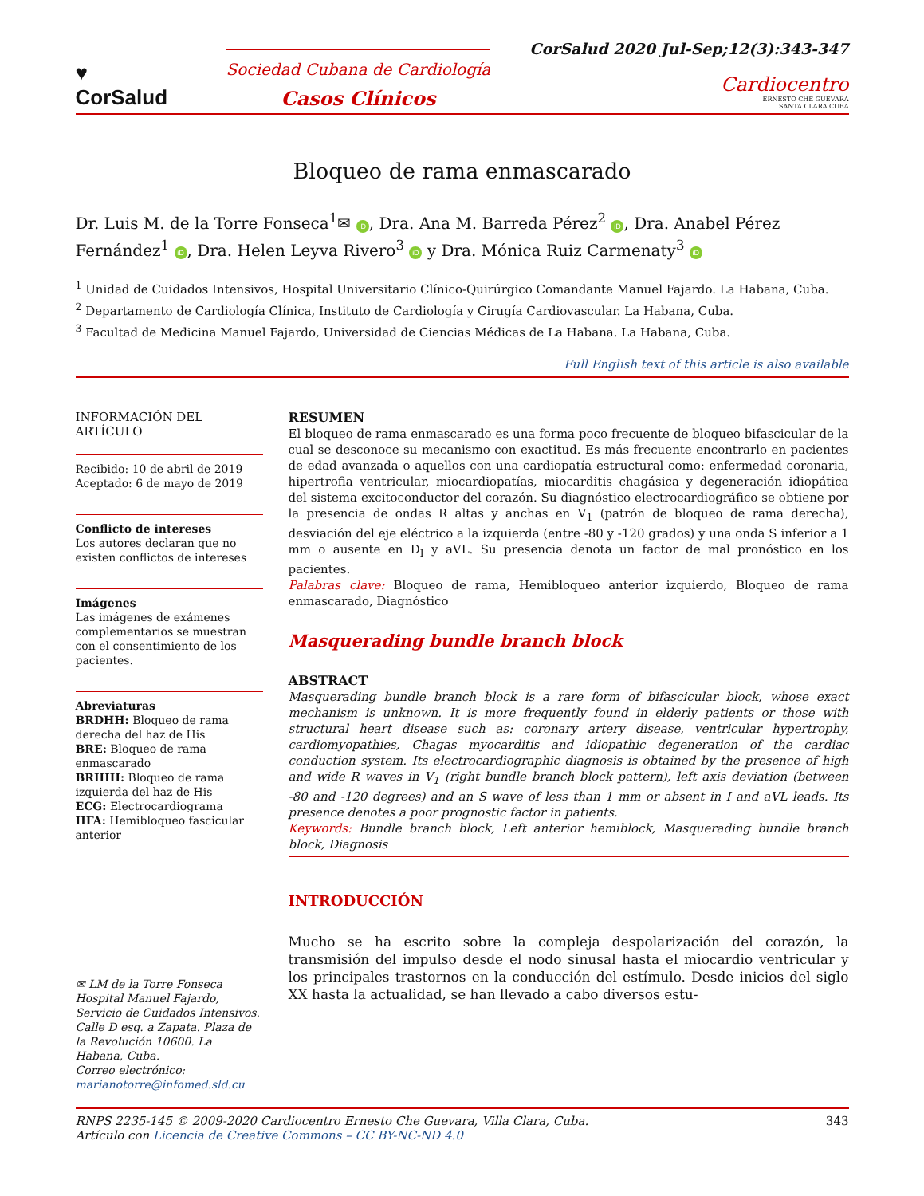♥
CorSalud
Sociedad Cubana de Cardiología
Casos Clínicos
CorSalud 2020 Jul-Sep;12(3):343-347
Cardiocentro
ERNESTO CHE GUEVARA
SANTA CLARA CUBA
Bloqueo de rama enmascarado
Dr. Luis M. de la Torre Fonseca<sup>1</sup>✉ iD, Dra. Ana M. Barreda Pérez<sup>2</sup> iD, Dra. Anabel Pérez Fernández<sup>1</sup> iD, Dra. Helen Leyva Rivero<sup>3</sup> iD y Dra. Mónica Ruiz Carmenaty<sup>3</sup> iD
<sup>1</sup> Unidad de Cuidados Intensivos, Hospital Universitario Clínico-Quirúrgico Comandante Manuel Fajardo. La Habana, Cuba.
<sup>2</sup> Departamento de Cardiología Clínica, Instituto de Cardiología y Cirugía Cardiovascular. La Habana, Cuba.
<sup>3</sup> Facultad de Medicina Manuel Fajardo, Universidad de Ciencias Médicas de La Habana. La Habana, Cuba.
Full English text of this article is also available
INFORMACIÓN DEL ARTÍCULO
Recibido: 10 de abril de 2019
Aceptado: 6 de mayo de 2019
Conflicto de intereses
Los autores declaran que no existen conflictos de intereses
Imágenes
Las imágenes de exámenes complementarios se muestran con el consentimiento de los pacientes.
Abreviaturas
BRDHH: Bloqueo de rama derecha del haz de His
BRE: Bloqueo de rama enmascarado
BRIHH: Bloqueo de rama izquierda del haz de His
ECG: Electrocardiograma
HFA: Hemibloqueo fascicular anterior
✉ LM de la Torre Fonseca
Hospital Manuel Fajardo, Servicio de Cuidados Intensivos.
Calle D esq. a Zapata. Plaza de la Revolución 10600. La Habana, Cuba.
Correo electrónico:
marianotorre@infomed.sld.cu
RESUMEN
El bloqueo de rama enmascarado es una forma poco frecuente de bloqueo bifascicular de la cual se desconoce su mecanismo con exactitud. Es más frecuente encontrarlo en pacientes de edad avanzada o aquellos con una cardiopatía estructural como: enfermedad coronaria, hipertrofia ventricular, miocardiopatías, miocarditis chagásica y degeneración idiopática del sistema excitoconductor del corazón. Su diagnóstico electrocardiográfico se obtiene por la presencia de ondas R altas y anchas en V<sub>1</sub> (patrón de bloqueo de rama derecha), desviación del eje eléctrico a la izquierda (entre -80 y -120 grados) y una onda S inferior a 1 mm o ausente en D<sub>I</sub> y aVL. Su presencia denota un factor de mal pronóstico en los pacientes.
Palabras clave: Bloqueo de rama, Hemibloqueo anterior izquierdo, Bloqueo de rama enmascarado, Diagnóstico
Masquerading bundle branch block
ABSTRACT
Masquerading bundle branch block is a rare form of bifascicular block, whose exact mechanism is unknown. It is more frequently found in elderly patients or those with structural heart disease such as: coronary artery disease, ventricular hypertrophy, cardiomyopathies, Chagas myocarditis and idiopathic degeneration of the cardiac conduction system. Its electrocardiographic diagnosis is obtained by the presence of high and wide R waves in V<sub>1</sub> (right bundle branch block pattern), left axis deviation (between -80 and -120 degrees) and an S wave of less than 1 mm or absent in I and aVL leads. Its presence denotes a poor prognostic factor in patients.
Keywords: Bundle branch block, Left anterior hemiblock, Masquerading bundle branch block, Diagnosis
INTRODUCCIÓN
Mucho se ha escrito sobre la compleja despolarización del corazón, la transmisión del impulso desde el nodo sinusal hasta el miocardio ventricular y los principales trastornos en la conducción del estímulo. Desde inicios del siglo XX hasta la actualidad, se han llevado a cabo diversos estu-
RNPS 2235-145 © 2009-2020 Cardiocentro Ernesto Che Guevara, Villa Clara, Cuba.
Artículo con Licencia de Creative Commons – CC BY-NC-ND 4.0
343